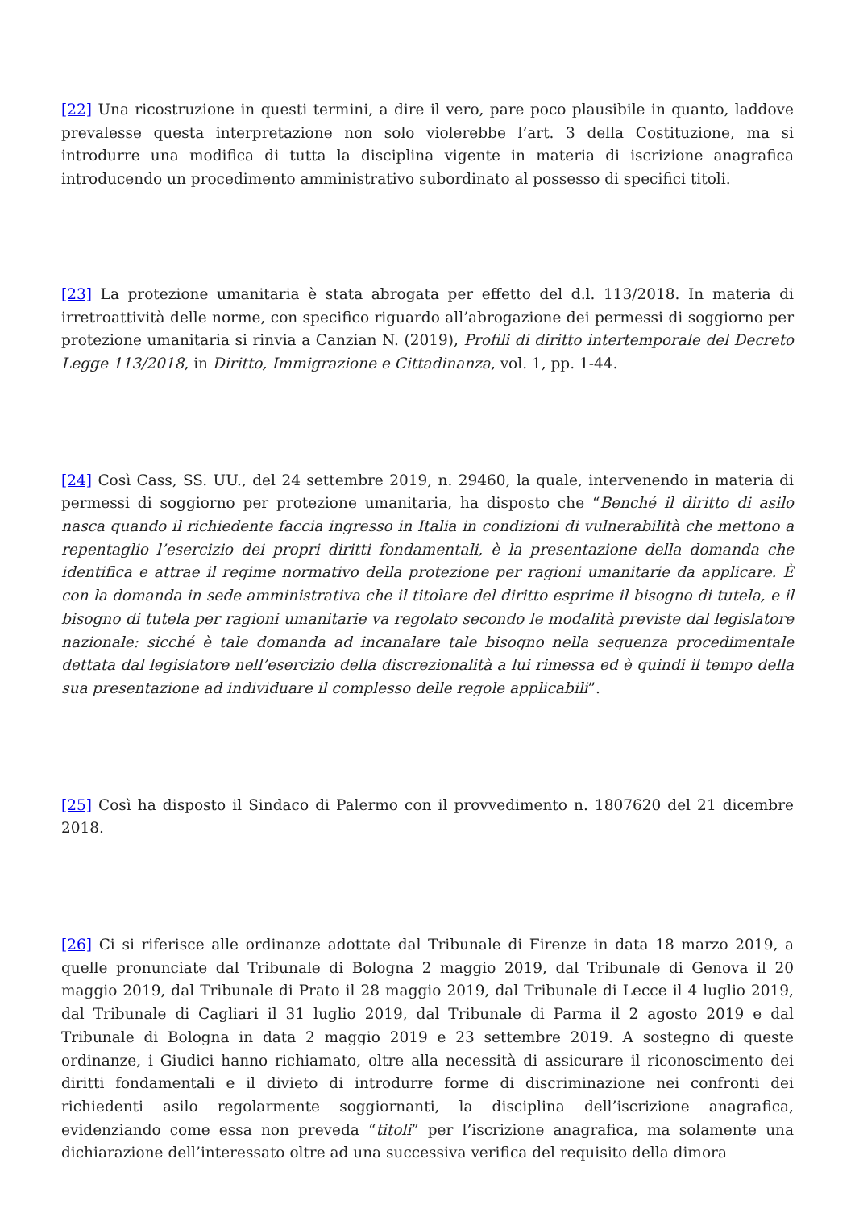[22] Una ricostruzione in questi termini, a dire il vero, pare poco plausibile in quanto, laddove prevalesse questa interpretazione non solo violerebbe l’art. 3 della Costituzione, ma si introdurre una modifica di tutta la disciplina vigente in materia di iscrizione anagrafica introducendo un procedimento amministrativo subordinato al possesso di specifici titoli.
[23] La protezione umanitaria è stata abrogata per effetto del d.l. 113/2018. In materia di irretroattività delle norme, con specifico riguardo all’abrogazione dei permessi di soggiorno per protezione umanitaria si rinvia a Canzian N. (2019), Profili di diritto intertemporale del Decreto Legge 113/2018, in Diritto, Immigrazione e Cittadinanza, vol. 1, pp. 1-44.
[24] Così Cass, SS. UU., del 24 settembre 2019, n. 29460, la quale, intervenendo in materia di permessi di soggiorno per protezione umanitaria, ha disposto che “Benché il diritto di asilo nasca quando il richiedente faccia ingresso in Italia in condizioni di vulnerabilità che mettono a repentaglio l’esercizio dei propri diritti fondamentali, è la presentazione della domanda che identifica e attrae il regime normativo della protezione per ragioni umanitarie da applicare. È con la domanda in sede amministrativa che il titolare del diritto esprime il bisogno di tutela, e il bisogno di tutela per ragioni umanitarie va regolato secondo le modalità previste dal legislatore nazionale: sicché è tale domanda ad incanalare tale bisogno nella sequenza procedimentale dettata dal legislatore nell’esercizio della discrezionalità a lui rimessa ed è quindi il tempo della sua presentazione ad individuare il complesso delle regole applicabili”.
[25] Così ha disposto il Sindaco di Palermo con il provvedimento n. 1807620 del 21 dicembre 2018.
[26] Ci si riferisce alle ordinanze adottate dal Tribunale di Firenze in data 18 marzo 2019, a quelle pronunciate dal Tribunale di Bologna 2 maggio 2019, dal Tribunale di Genova il 20 maggio 2019, dal Tribunale di Prato il 28 maggio 2019, dal Tribunale di Lecce il 4 luglio 2019, dal Tribunale di Cagliari il 31 luglio 2019, dal Tribunale di Parma il 2 agosto 2019 e dal Tribunale di Bologna in data 2 maggio 2019 e 23 settembre 2019. A sostegno di queste ordinanze, i Giudici hanno richiamato, oltre alla necessità di assicurare il riconoscimento dei diritti fondamentali e il divieto di introdurre forme di discriminazione nei confronti dei richiedenti asilo regolarmente soggiornanti, la disciplina dell’iscrizione anagrafica, evidenziando come essa non preveda “titoli” per l’iscrizione anagrafica, ma solamente una dichiarazione dell’interessato oltre ad una successiva verifica del requisito della dimora